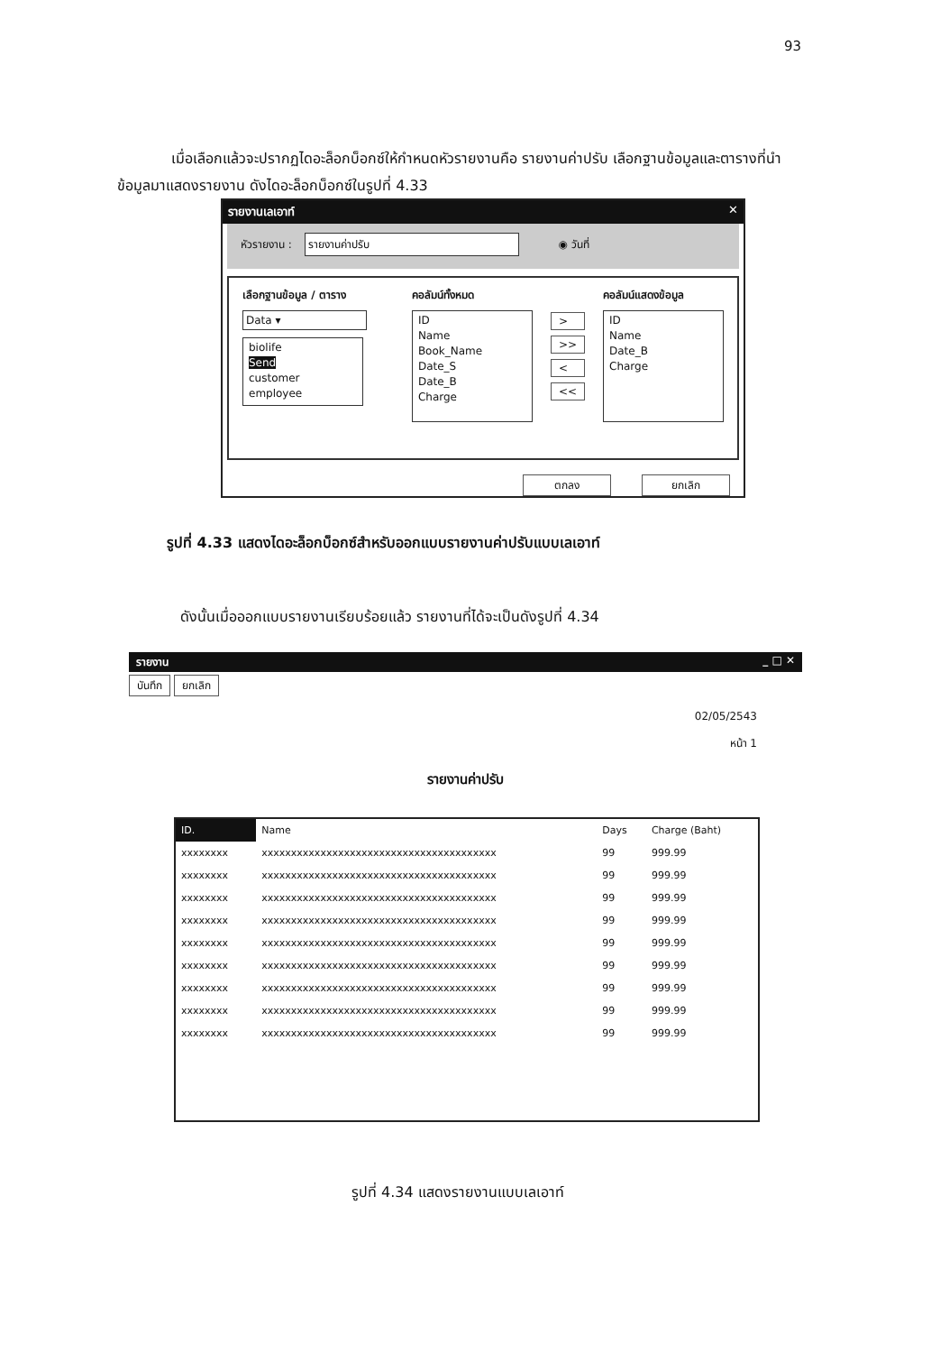93
เมื่อเลือกแล้วจะปรากฏไดอะล็อกบ็อกซ์ให้กำหนดหัวรายงานคือ รายงานค่าปรับ เลือกฐานข้อมูลและตารางที่นำข้อมูลมาแสดงรายงาน ดังไดอะล็อกบ็อกซ์ในรูปที่ 4.33
รายงานเลเอาท์ ✕
หัวรายงาน : รายงานค่าปรับ ◉ วันที่
เลือกฐานข้อมูล / ตาราง
Data ▾
biolife
Send
customer
employee
คอลัมน์ทั้งหมด
ID
Name
Book_Name
Date_S
Date_B
Charge
>
>>
<
<<
คอลัมน์แสดงข้อมูล
ID
Name
Date_B
Charge
ตกลง ยกเลิก
รูปที่ 4.33 แสดงไดอะล็อกบ็อกซ์สำหรับออกแบบรายงานค่าปรับแบบเลเอาท์
ดังนั้นเมื่อออกแบบรายงานเรียบร้อยแล้ว รายงานที่ได้จะเป็นดังรูปที่ 4.34
รายงาน _ □ ✕
บันทึก ยกเลิก
02/05/2543
หน้า 1
รายงานค่าปรับ
| ID. | Name | Days | Charge (Baht) |
| --- | --- | --- | --- |
| xxxxxxxx | xxxxxxxxxxxxxxxxxxxxxxxxxxxxxxxxxxxxxxxx | 99 | 999.99 |
| xxxxxxxx | xxxxxxxxxxxxxxxxxxxxxxxxxxxxxxxxxxxxxxxx | 99 | 999.99 |
| xxxxxxxx | xxxxxxxxxxxxxxxxxxxxxxxxxxxxxxxxxxxxxxxx | 99 | 999.99 |
| xxxxxxxx | xxxxxxxxxxxxxxxxxxxxxxxxxxxxxxxxxxxxxxxx | 99 | 999.99 |
| xxxxxxxx | xxxxxxxxxxxxxxxxxxxxxxxxxxxxxxxxxxxxxxxx | 99 | 999.99 |
| xxxxxxxx | xxxxxxxxxxxxxxxxxxxxxxxxxxxxxxxxxxxxxxxx | 99 | 999.99 |
| xxxxxxxx | xxxxxxxxxxxxxxxxxxxxxxxxxxxxxxxxxxxxxxxx | 99 | 999.99 |
| xxxxxxxx | xxxxxxxxxxxxxxxxxxxxxxxxxxxxxxxxxxxxxxxx | 99 | 999.99 |
| xxxxxxxx | xxxxxxxxxxxxxxxxxxxxxxxxxxxxxxxxxxxxxxxx | 99 | 999.99 |
รูปที่ 4.34 แสดงรายงานแบบเลเอาท์